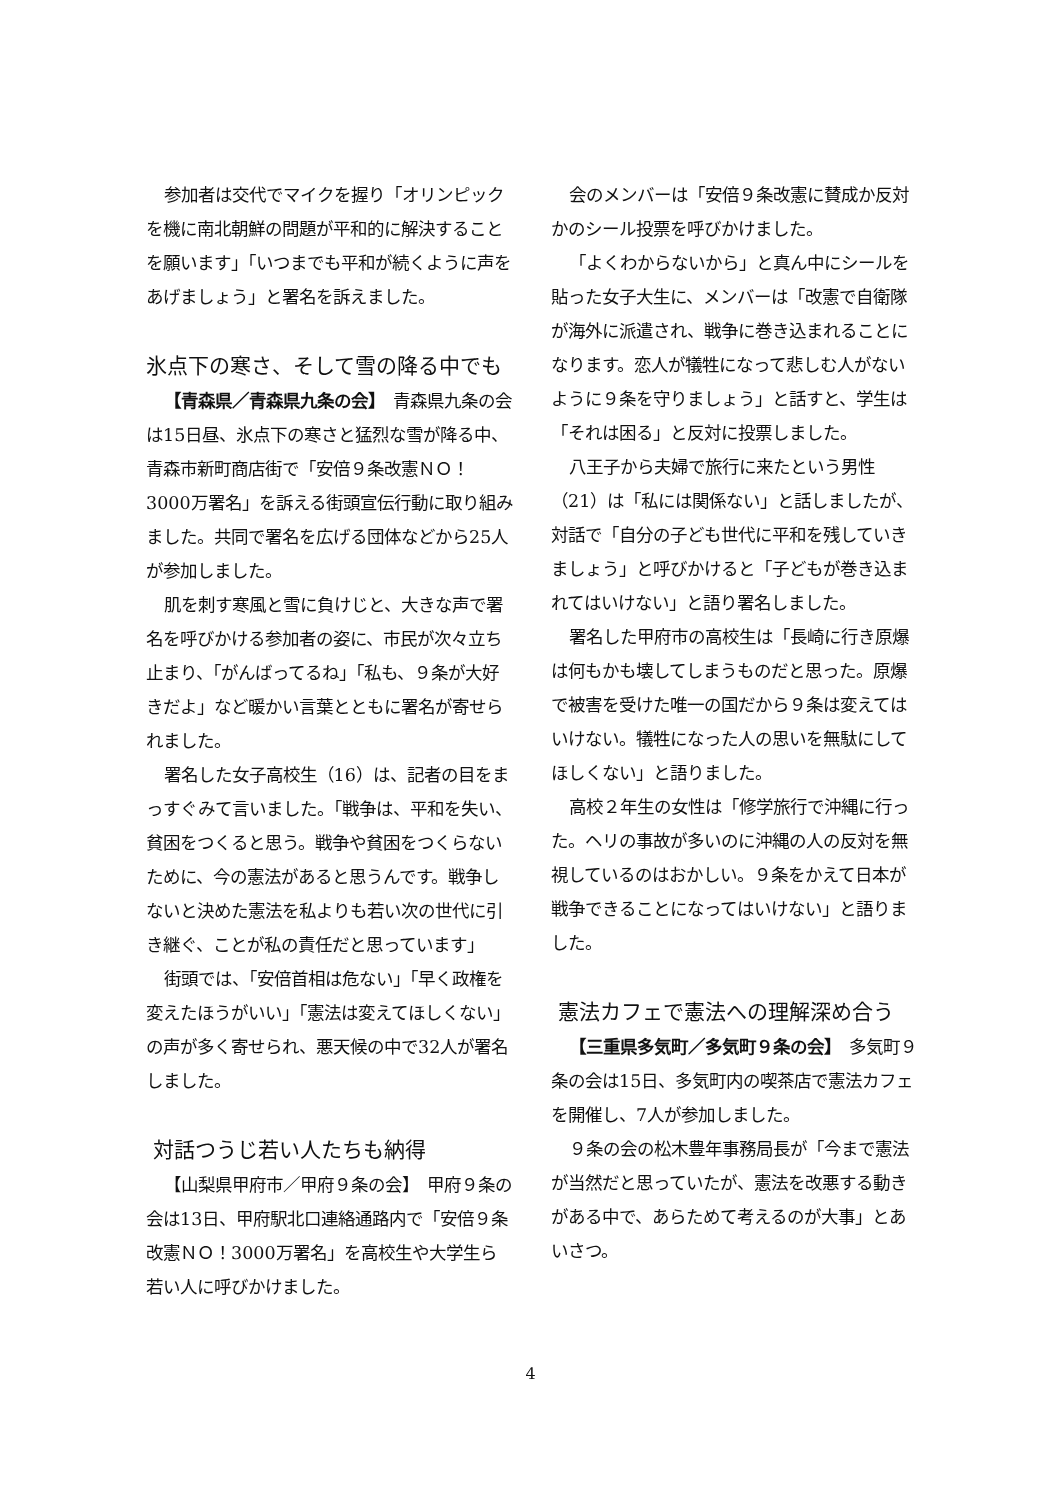参加者は交代でマイクを握り「オリンピックを機に南北朝鮮の問題が平和的に解決することを願います」「いつまでも平和が続くように声をあげましょう」と署名を訴えました。
氷点下の寒さ、そして雪の降る中でも
【青森県／青森県九条の会】　青森県九条の会は15日昼、氷点下の寒さと猛烈な雪が降る中、青森市新町商店街で「安倍９条改憲ＮＯ！3000万署名」を訴える街頭宣伝行動に取り組みました。共同で署名を広げる団体などから25人が参加しました。
肌を刺す寒風と雪に負けじと、大きな声で署名を呼びかける参加者の姿に、市民が次々立ち止まり、「がんばってるね」「私も、９条が大好きだよ」など暖かい言葉とともに署名が寄せられました。
署名した女子高校生（16）は、記者の目をまっすぐみて言いました。「戦争は、平和を失い、貧困をつくると思う。戦争や貧困をつくらないために、今の憲法があると思うんです。戦争しないと決めた憲法を私よりも若い次の世代に引き継ぐ、ことが私の責任だと思っています」
街頭では、「安倍首相は危ない」「早く政権を変えたほうがいい」「憲法は変えてほしくない」の声が多く寄せられ、悪天候の中で32人が署名しました。
対話つうじ若い人たちも納得
【山梨県甲府市／甲府９条の会】　甲府９条の会は13日、甲府駅北口連絡通路内で「安倍９条改憲ＮＯ！3000万署名」を高校生や大学生ら若い人に呼びかけました。
会のメンバーは「安倍９条改憲に賛成か反対かのシール投票を呼びかけました。
「よくわからないから」と真ん中にシールを貼った女子大生に、メンバーは「改憲で自衛隊が海外に派遣され、戦争に巻き込まれることになります。恋人が犠牲になって悲しむ人がないように９条を守りましょう」と話すと、学生は「それは困る」と反対に投票しました。
八王子から夫婦で旅行に来たという男性（21）は「私には関係ない」と話しましたが、対話で「自分の子ども世代に平和を残していきましょう」と呼びかけると「子どもが巻き込まれてはいけない」と語り署名しました。
署名した甲府市の高校生は「長崎に行き原爆は何もかも壊してしまうものだと思った。原爆で被害を受けた唯一の国だから９条は変えてはいけない。犠牲になった人の思いを無駄にしてほしくない」と語りました。
高校２年生の女性は「修学旅行で沖縄に行った。ヘリの事故が多いのに沖縄の人の反対を無視しているのはおかしい。９条をかえて日本が戦争できることになってはいけない」と語りました。
憲法カフェで憲法への理解深め合う
【三重県多気町／多気町９条の会】　多気町９条の会は15日、多気町内の喫茶店で憲法カフェを開催し、7人が参加しました。
９条の会の松木豊年事務局長が「今まで憲法が当然だと思っていたが、憲法を改悪する動きがある中で、あらためて考えるのが大事」とあいさつ。
4